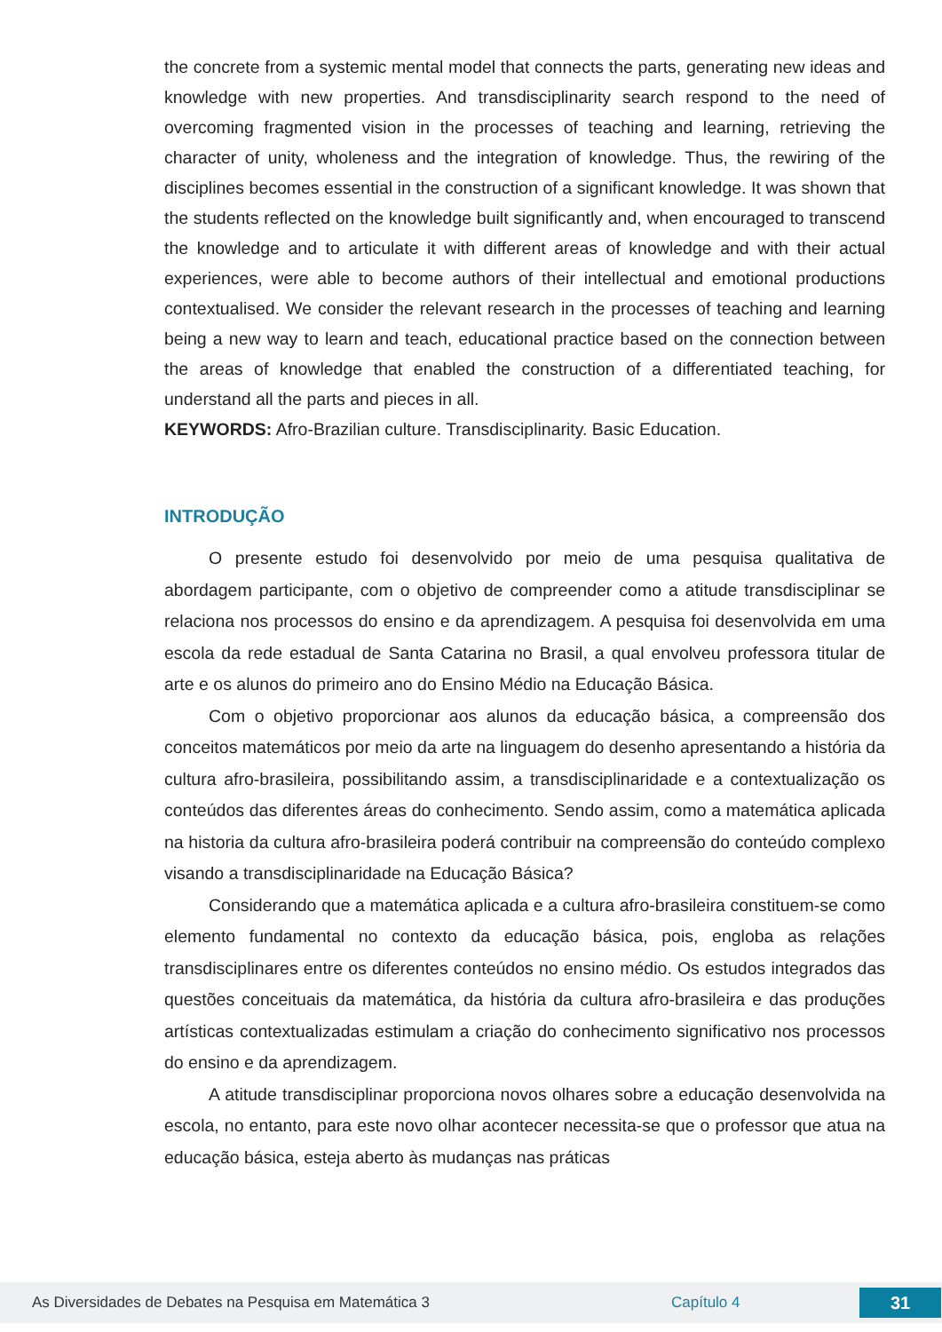the concrete from a systemic mental model that connects the parts, generating new ideas and knowledge with new properties. And transdisciplinarity search respond to the need of overcoming fragmented vision in the processes of teaching and learning, retrieving the character of unity, wholeness and the integration of knowledge. Thus, the rewiring of the disciplines becomes essential in the construction of a significant knowledge. It was shown that the students reflected on the knowledge built significantly and, when encouraged to transcend the knowledge and to articulate it with different areas of knowledge and with their actual experiences, were able to become authors of their intellectual and emotional productions contextualised. We consider the relevant research in the processes of teaching and learning being a new way to learn and teach, educational practice based on the connection between the areas of knowledge that enabled the construction of a differentiated teaching, for understand all the parts and pieces in all.
KEYWORDS: Afro-Brazilian culture. Transdisciplinarity. Basic Education.
INTRODUÇÃO
O presente estudo foi desenvolvido por meio de uma pesquisa qualitativa de abordagem participante, com o objetivo de compreender como a atitude transdisciplinar se relaciona nos processos do ensino e da aprendizagem. A pesquisa foi desenvolvida em uma escola da rede estadual de Santa Catarina no Brasil, a qual envolveu professora titular de arte e os alunos do primeiro ano do Ensino Médio na Educação Básica.
Com o objetivo proporcionar aos alunos da educação básica, a compreensão dos conceitos matemáticos por meio da arte na linguagem do desenho apresentando a história da cultura afro-brasileira, possibilitando assim, a transdisciplinaridade e a contextualização os conteúdos das diferentes áreas do conhecimento. Sendo assim, como a matemática aplicada na historia da cultura afro-brasileira poderá contribuir na compreensão do conteúdo complexo visando a transdisciplinaridade na Educação Básica?
Considerando que a matemática aplicada e a cultura afro-brasileira constituem-se como elemento fundamental no contexto da educação básica, pois, engloba as relações transdisciplinares entre os diferentes conteúdos no ensino médio. Os estudos integrados das questões conceituais da matemática, da história da cultura afro-brasileira e das produções artísticas contextualizadas estimulam a criação do conhecimento significativo nos processos do ensino e da aprendizagem.
A atitude transdisciplinar proporciona novos olhares sobre a educação desenvolvida na escola, no entanto, para este novo olhar acontecer necessita-se que o professor que atua na educação básica, esteja aberto às mudanças nas práticas
As Diversidades de Debates na Pesquisa em Matemática 3 Capítulo 4 31